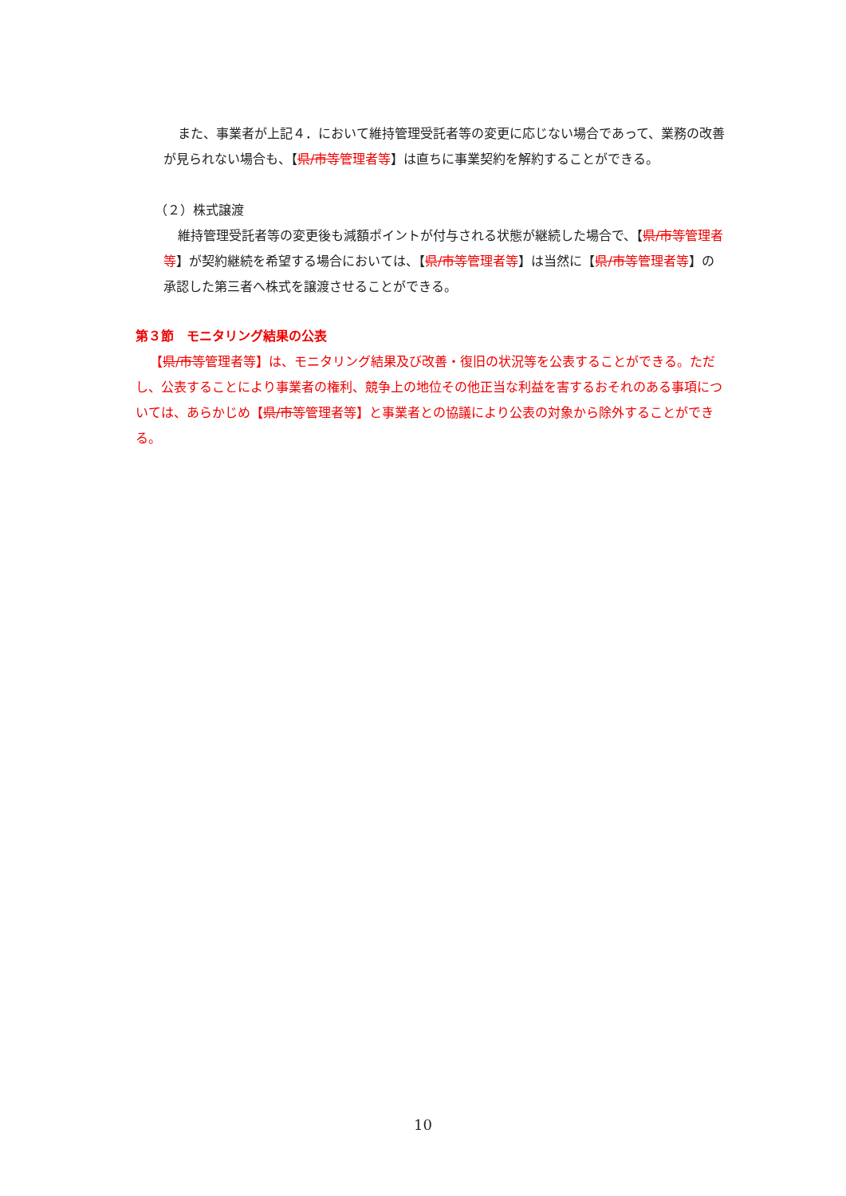また、事業者が上記４．において維持管理受託者等の変更に応じない場合であって、業務の改善が見られない場合も、【県/市等管理者等】は直ちに事業契約を解約することができる。
（２）株式譲渡
維持管理受託者等の変更後も減額ポイントが付与される状態が継続した場合で、【県/市等管理者等】が契約継続を希望する場合においては、【県/市等管理者等】は当然に【県/市等管理者等】の承認した第三者へ株式を譲渡させることができる。
第３節　モニタリング結果の公表
【県/市等管理者等】は、モニタリング結果及び改善・復旧の状況等を公表することができる。ただし、公表することにより事業者の権利、競争上の地位その他正当な利益を害するおそれのある事項については、あらかじめ【県/市等管理者等】と事業者との協議により公表の対象から除外することができる。
10